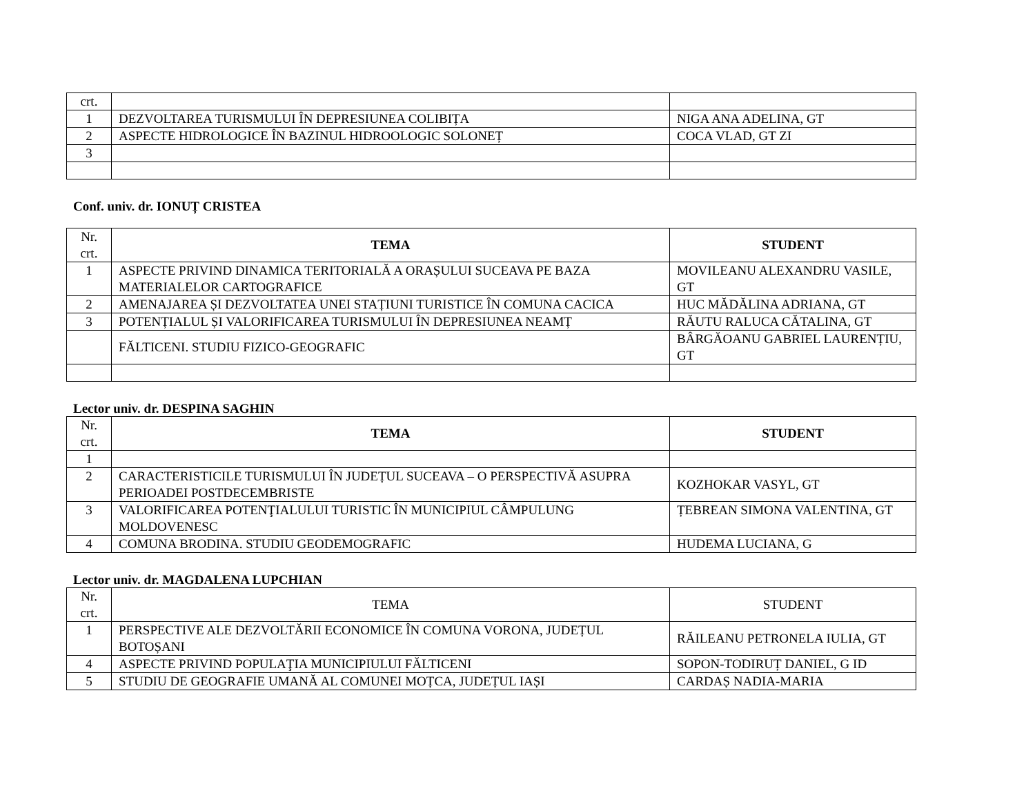| crt. | | |
| 1 | DEZVOLTAREA TURISMULUI ÎN DEPRESIUNEA COLIBIȚA | NIGA ANA ADELINA, GT |
| 2 | ASPECTE HIDROLOGICE ÎN BAZINUL HIDROOLOGIC SOLONEȚ | COCA VLAD, GT ZI |
| 3 | | |
Conf. univ. dr. IONUȚ CRISTEA
| Nr. crt. | TEMA | STUDENT |
| 1 | ASPECTE PRIVIND DINAMICA TERITORIALĂ A ORAȘULUI SUCEAVA PE BAZA MATERIALELOR CARTOGRAFICE | MOVILEANU ALEXANDRU VASILE, GT |
| 2 | AMENAJAREA ȘI DEZVOLTATEA UNEI STAȚIUNI TURISTICE ÎN COMUNA CACICA | HUC MĂDĂLINA ADRIANA, GT |
| 3 | POTENȚIALUL ȘI VALORIFICAREA TURISMULUI ÎN DEPRESIUNEA NEAMȚ | RĂUTU RALUCA CĂTALINA, GT |
| | FĂLTICENI. STUDIU FIZICO-GEOGRAFIC | BÂRGĂOANU GABRIEL LAURENȚIU, GT |
Lector univ. dr. DESPINA SAGHIN
| Nr. crt. | TEMA | STUDENT |
| 1 | | |
| 2 | CARACTERISTICILE TURISMULUI ÎN JUDEȚUL SUCEAVA – O PERSPECTIVĂ ASUPRA PERIOADEI POSTDECEMBRISTE | KOZHOKAR VASYL, GT |
| 3 | VALORIFICAREA POTENŢIALULUI TURISTIC ÎN MUNICIPIUL CÂMPULUNG MOLDOVENESC | ȚEBREAN SIMONA VALENTINA, GT |
| 4 | COMUNA BRODINA. STUDIU GEODEMOGRAFIC | HUDEMA LUCIANA, G |
Lector univ. dr. MAGDALENA LUPCHIAN
| Nr. crt. | TEMA | STUDENT |
| 1 | PERSPECTIVE ALE DEZVOLTĂRII ECONOMICE ÎN COMUNA VORONA, JUDEȚUL BOTOȘANI | RĂILEANU PETRONELA IULIA, GT |
| 4 | ASPECTE PRIVIND POPULAŢIA MUNICIPIULUI FĂLTICENI | SOPON-TODIRUȚ DANIEL, G ID |
| 5 | STUDIU DE GEOGRAFIE UMANĂ AL COMUNEI MOȚCA, JUDEȚUL IAȘI | CARDAȘ NADIA-MARIA |